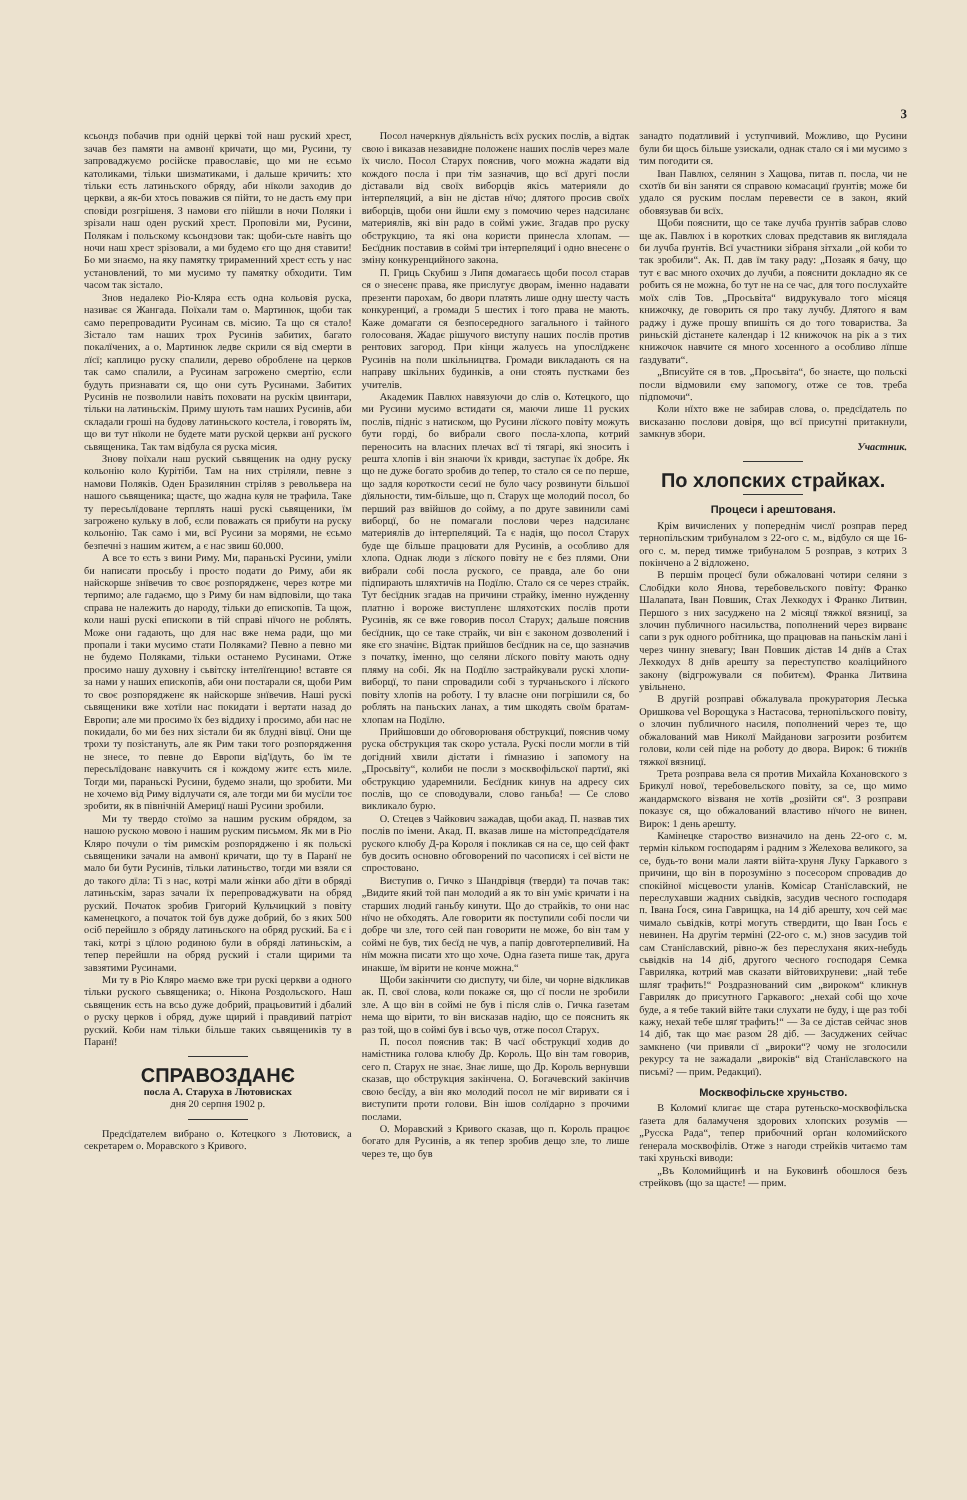3
ксьондз побачив при одній церкві той наш руский хрест, зачав без памяти на амвонї кричати, що ми, Русини, ту запроваджуємо російске православіє, що ми не єсьмо католиками, тільки шизматиками, і дальше кричить: хто тільки єсть латиньского обряду, аби нїколи заходив до церкви, а як-би хтось поважив ся пійти, то не дасть єму при сповіди розгрішеня. З намови єго пійшли в ночи Поляки і зрізали наш оден руский хрест. Проповіли ми, Русини, Полякам і польскому ксьондзови так: щоби-сьте навіть що ночи наш хрест зрізовали, а ми будемо єго що дня ставити! Бо ми знаємо, на яку памятку трираменний хрест єсть у нас установлений, то ми мусимо ту памятку обходити. Тим часом так зістало.
Знов недалеко Ріо-Кляра єсть одна кольовія руска, називає ся Жангада. Поїхали там о. Мартинюк, щоби так само перепровадити Русинам св. місию. Та що ся стало! Зістало там наших трох Русинів забитих, багато покалїчених, а о. Мартинюк ледве скрили ся від смерти в лїсї; каплицю руску спалили, дерево оброблене на церков так само спалили, а Русинам загрожено смертію, єсли будуть признавати ся, що они суть Русинами. Забитих Русинів не позволили навіть поховати на рускім цвинтари, тільки на латиньскім. Приму шують там наших Русинів, аби складали гроші на будову латиньского костела, і говорять їм, що ви тут нїколи не будете мати руской церкви анї руского сьвященика. Так там відбула ся руска місия.
Знову поїхали наш руский сьвященик на одну руску кольонію коло Курітіби. Там на них стріляли, певне з намови Поляків. Оден Бразилянин стріляв з револьвера на нашого сьвященика; щастє, що жадна куля не трафила. Таке ту пересьлїдоване терплять наші рускі сьвященики, їм загрожено кульку в лоб, єсли поважать ся прибути на руску кольонію. Так само і ми, всї Русини за морями, не єсьмо безпечні з нашим житєм, а є нас звиш 60.000.
А все то єсть з вини Риму. Ми, параньскі Русини, уміли би написати просьбу і просто подати до Риму, аби як найскорше знївечив то своє розпорядженє, через котре ми терпимо; але гадаємо, що з Риму би нам відповіли, що така справа не належить до народу, тільки до епископів. Та щож, коли наші рускі епископи в тій справі нїчого не роблять. Може они гадають, що для нас вже нема ради, що ми пропали і таки мусимо стати Поляками? Певно а певно ми не будемо Поляками, тільки останемо Русинами. Отже просимо нашу духовну і сьвітску інтелїґенцию! вставте ся за нами у наших епископів, аби они постарали ся, щоби Рим то своє розпорядженє як найскорше знївечив. Наші рускі сьвященики вже хотїли нас покидати і вертати назад до Европи; але ми просимо їх без віддиху і просимо, аби нас не покидали, бо ми без них зістали би як блудні вівцї. Они ще трохи ту позістануть, але як Рим таки того розпорядження не знесе, то певне до Европи від'їдуть, бо їм те пересьлїдованє навкучить ся і кождому житє єсть миле. Тогди ми, параньскі Русини, будемо знали, що зробити. Ми не хочемо від Риму відлучати ся, але тогди ми би мусїли тоє зробити, як в північній Америцї наші Русини зробили.
Ми ту твердо стоїмо за нашим руским обрядом, за нашою рускою мовою і нашим руским письмом. Як ми в Ріо Кляро почули о тім римскім розпорядженю і як польскі сьвященики зачали на амвонї кричати, що ту в Паранї не мало би бути Русинів, тільки латиньство, тогди ми взяли ся до такого дїла: Ті з нас, котрі мали жінки або дїти в обряді латиньскім, зараз зачали їх перепроваджувати на обряд руский. Початок зробив Григорий Кульчицкий з повіту каменецкого, а початок той був дуже добрий, бо з яких 500 осіб перейшло з обряду латиньского на обряд руский. Ба є і такі, котрі з цїлою родиною були в обряді латиньскім, а тепер перейшли на обряд руский і стали щирими та завзятими Русинами.
Ми ту в Ріо Кляро маємо вже три рускі церкви а одного тільки руского сьвященика; о. Нікона Роздольского. Наш сьвященик єсть на всьо дуже добрий, працьовитий і дбалий о руску церков і обряд, дуже щирий і правдивий патріот руский. Коби нам тільки більше таких сьвящеників ту в Паранї!
СПРАВОЗДАНЄ
посла А. Старуха в Лютовисках
дня 20 серпня 1902 р.
Предсїдателем вибрано о. Котецкого з Лютовиск, а секретарем о. Моравского з Кривого.
Посол начеркнув дїяльність всїх руских послів, а відтак свою і виказав незавидне положенє наших послів через мале їх число. Посол Старух пояснив, чого можна жадати від кождого посла і при тім зазначив, що всї другі посли діставали від своїх виборців якісь материяли до інтерпеляций, а він не дістав нїчо; длятого просив своїх виборців, щоби они йшли єму з помочию через надсиланє материялів, які він радо в соймі ужиє. Згадав про руску обструкцию, та які она користи принесла хлопам. — Бесїдник поставив в соймі три інтерпеляциї і одно внесенє о зміну конкуренцийного закона.
П. Гриць Скубиш з Липя домагаєсь щоби посол старав ся о знесенє права, яке прислугує дворам, іменно надавати презенти парохам, бо двори платять лише одну шесту часть конкуренциї, а громади 5 шестих і того права не мають. Каже домагати ся безпосередного загального і тайного голосованя. Жадає рішучого виступу наших послів против рентових загород. При кінци жалуєсь на упослїдженє Русинів на поли шкільництва. Громади викладають ся на направу шкільних будинків, а они стоять пустками без учителів.
Академик Павлюх навязуючи до слів о. Котецкого, що ми Русини мусимо встидати ся, маючи лише 11 руских послів, підніс з натиском, що Русини лїского повіту можуть бути горді, бо вибрали свого посла-хлопа, котрий переносить на власних плечах всї ті тягарі, які зносить і решта хлопів і він знаючи їх кривди, заступає їх добре. Як що не дуже богато зробив до тепер, то стало ся се по перше, що задля короткости сесиї не було часу розвинути більшої дїяльности, тим-більше, що п. Старух ще молодий посол, бо перший раз ввійшов до сойму, а по друге завинили самі виборцї, бо не помагали послови через надсиланє материялів до інтерпеляций. Та є надія, що посол Старух буде ще більше працювати для Русинів, а особливо для хлопа. Однак люди з лїского повіту не є без плями. Они вибрали собі посла руского, се правда, але бо они підпирають шляхтичів на Подїлю. Стало ся се через страйк. Тут бесїдник згадав на причини страйку, іменно нужденну платню і вороже виступленє шляхотских послів проти Русинів, як се вже говорив посол Старух; дальше пояснив бесїдник, що се таке страйк, чи він є законом дозволений і яке єго значінє. Відтак прийшов бесїдник на се, що зазначив з початку, іменно, що селяни лїского повіту мають одну пляму на собі. Як на Подїлю застрайкували рускі хлопи-виборцї, то пани спровадили собі з турчаньского і лїского повіту хлопів на роботу. І ту власне они погрішили ся, бо роблять на паньских ланах, а тим шкодять своїм братам-хлопам на Подїлю.
Прийшовши до обговорюваня обструкциї, пояснив чому руска обструкция так скоро устала. Рускі посли могли в тій догідний хвили дістати і ґімназию і запомогу на „Просьвіту“, колиби не посли з москвофільскої партиї, які обструкцию ударемнили. Бесїдник кинув на адресу сих послів, що се споводували, слово ганьба! — Се слово викликало бурю.
О. Стецев з Чайкович зажадав, щоби акад. П. назвав тих послів по імени. Акад. П. вказав лише на містопредсїдателя руского клюбу Д-ра Короля і покликав ся на се, що сей факт був досить основно обговорений по часописях і сеї вісти не спростовано.
Виступив о. Гичко з Шандрівця (тверди) та почав так: „Видите який той пан молодий а як то він уміє кричати і на старших людий ганьбу кинути. Що до страйків, то они нас нїчо не обходять. Але говорити як поступили собі посли чи добре чи зле, того сей пан говорити не може, бо він там у соймі не був, тих бесїд не чув, а папір довготерпеливий. На нїм можна писати хто що хоче. Одна ґазета пише так, друга инакше, їм вірити не конче можна.“
Щоби закінчити сю диспуту, чи біле, чи чорне відкликав ак. П. свої слова, коли покаже ся, що сї посли не зробили зле. А що він в соймі не був і після слів о. Гичка ґазетам нема що вірити, то він висказав надію, що се пояснить як раз той, що в соймі був і всьо чув, отже посол Старух.
П. посол пояснив так: В часї обструкциї ходив до намістника голова клюбу Др. Король. Що він там говорив, сего п. Старух не знає. Знає лише, що Др. Король вернувши сказав, що обструкция закінчена. О. Богачевский закінчив свою бесїду, а він яко молодий посол не міг виривати ся і виступити проти голови. Він ішов солїдарно з прочими послами.
О. Моравский з Кривого сказав, що п. Король працює богато для Русинів, а як тепер зробив дещо зле, то лише через те, що був
занадто податливий і уступчивий. Можливо, що Русини були би щось більше узискали, однак стало ся і ми мусимо з тим погодити ся.
Іван Павлюх, селянин з Хащова, питав п. посла, чи не схотїв би він заняти ся справою комасациї ґрунтів; може би удало ся руским послам перевести се в закон, який обовязував би всїх.
Щоби пояснити, що се таке лучба ґрунтів забрав слово ще ак. Павлюх і в коротких словах представив як виглядала би лучба ґрунтів. Всї участники зібраня зітхали „ой коби то так зробили“. Ак. П. дав їм таку раду: „Позаяк я бачу, що тут є вас много охочих до лучби, а пояснити докладно як се робить ся не можна, бо тут не на се час, для того послухайте моїх слів Тов. „Просьвіта“ видрукувало того місяця книжочку, де говорить ся про таку лучбу. Длятого я вам раджу і дуже прошу впишіть ся до того товариства. За риньскій дістанете календар і 12 книжочок на рік а з тих книжочок навчите ся много хосенного а особливо лїпше ґаздувати“.
„Вписуйте ся в тов. „Просьвіта“, бо знаєте, що польскі посли відмовили єму запомогу, отже се тов. треба підпомочи“.
Коли нїхто вже не забирав слова, о. предсїдатель по висказаню послови довіря, що всї присутні притакнули, замкнув збори.
Участник.
По хлопских страйках.
Процеси і арештованя.
Крім вичислених у попереднім числї розправ перед тернопільским трибуналом з 22-ого с. м., відбуло ся ще 16-ого с. м. перед тимже трибуналом 5 розправ, з котрих 3 покінчено а 2 відложено.
В першім процесї були обжаловані чотири селяни з Слобідки коло Янова, теребовельского повіту: Франко Шалапата, Іван Повшик, Стах Лехкодух і Франко Литвин. Першого з них засуджено на 2 місяцї тяжкої вязницї, за злочин публичного насильства, пополнений через вирванє сапи з рук одного робітника, що працював на паньскім лані і через чинну зневагу; Іван Повшик дістав 14 днїв а Стах Лехкодух 8 днїв арешту за переступство коаліцийного закону (відгрожували ся побитєм). Франка Литвина увільнено.
В другій розправі обжалувала прокуратория Леська Оришкова vel Ворощука з Настасова, тернопільского повіту, о злочин публичного насиля, пополнений через те, що обжалований мав Николї Майданови загрозити розбитєм голови, коли сей піде на роботу до двора. Вирок: 6 тижнїв тяжкої вязницї.
Трета розправа вела ся против Михайла Кохановского з Брикулї нової, теребовельского повіту, за се, що мимо жандармского візваня не хотїв „розійти ся“. З розправи показує ся, що обжалований властиво нїчого не винен. Вирок: 1 день арешту.
Камінецке староство визначило на день 22-ого с. м. термін кільком господарям і радним з Желехова великого, за се, будь-то вони мали лаяти війта-хруня Луку Гаркавого з причини, що він в порозуміню з посесором спровадив до спокійної місцевости уланів. Комісар Станїславский, не переслухавши жадних сьвідків, засудив чесного господаря п. Івана Ґося, сина Гаврищка, на 14 діб арешту, хоч сей має чимало сьвідків, котрі могуть ствердити, що Іван Ґось є невинен. На другім терміні (22-ого с. м.) знов засудив той сам Станїславский, рівно-ж без переслуханя яких-небудь сьвідків на 14 діб, другого чесного господаря Семка Гавриляка, котрий мав сказати війтовихруневи: „най тебе шляґ трафить!“ Роздразнований сим „вироком“ кликнув Гавриляк до присутного Гаркавого: „нехай собі що хоче буде, а я тебе такий війте таки слухати не буду, і ще раз тобі кажу, нехай тебе шляґ трафить!“ — За се дістав сейчас знов 14 діб, так що має разом 28 діб. — Засуджених сейчас замкнено (чи привяли сї „вироки“? чому не зголосили рекурсу та не зажадали „вироків“ від Станїславского на письмі? — прим. Редакциї).
Москвофільске хруньство.
В Коломиї клигає ще стара рутеньско-москвофільска ґазета для баламученя здорових хлопских розумів — „Русска Рада“, тепер прибочний орґан коломийского ґенерала москвофілів. Отже з нагоди стрейків читаємо там такі хруньскі виводи:
„Въ Коломийщинѣ и на Буковинѣ обошлося безъ стрейковъ (що за щастє! — прим.